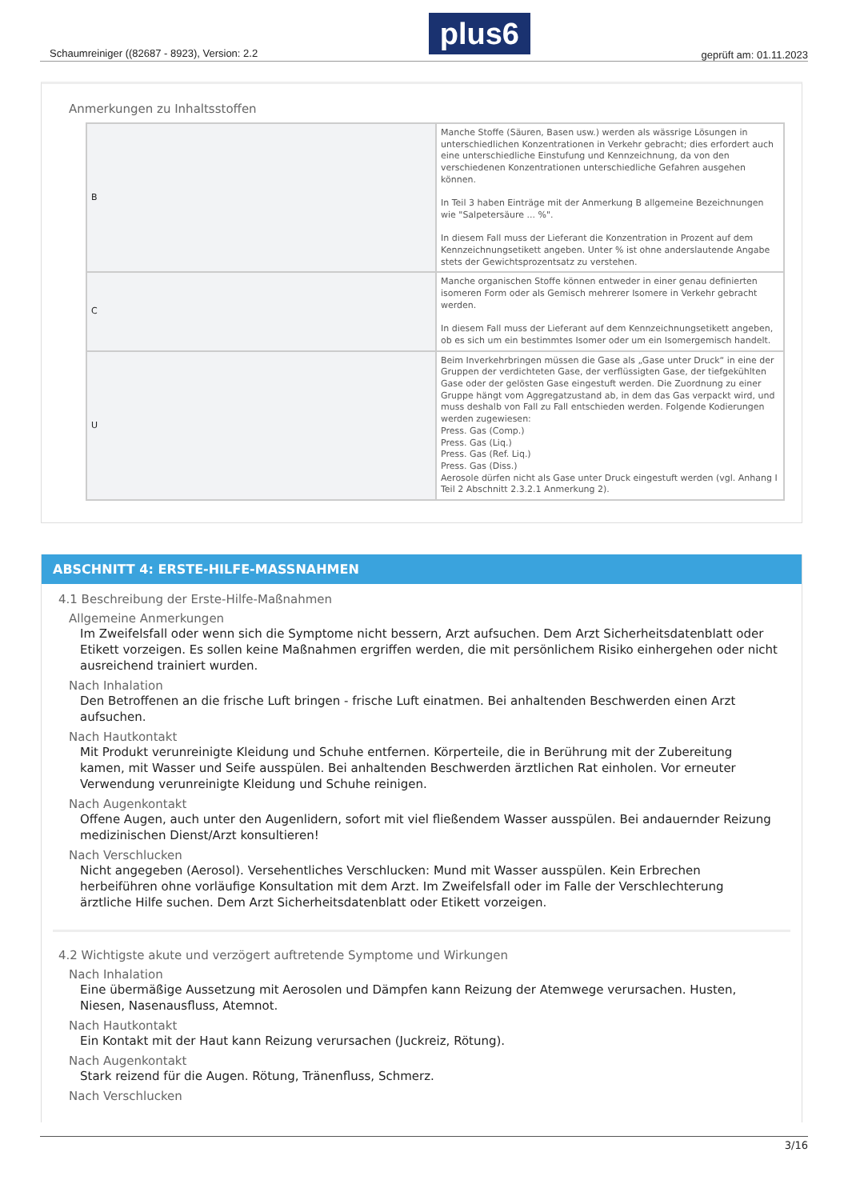Schaumreiniger ((82687 - 8923), Version: 2.2 plus6 geprüft am: 01.11.2023
Anmerkungen zu Inhaltsstoffen
| B | Manche Stoffe (Säuren, Basen usw.) werden als wässrige Lösungen in unterschiedlichen Konzentrationen in Verkehr gebracht; dies erfordert auch eine unterschiedliche Einstufung und Kennzeichnung, da von den verschiedenen Konzentrationen unterschiedliche Gefahren ausgehen können. In Teil 3 haben Einträge mit der Anmerkung B allgemeine Bezeichnungen wie "Salpetersäure ... %". In diesem Fall muss der Lieferant die Konzentration in Prozent auf dem Kennzeichnungsetikett angeben. Unter % ist ohne anderslautende Angabe stets der Gewichtsprozentsatz zu verstehen. |
| C | Manche organischen Stoffe können entweder in einer genau definierten isomeren Form oder als Gemisch mehrerer Isomere in Verkehr gebracht werden. In diesem Fall muss der Lieferant auf dem Kennzeichnungsetikett angeben, ob es sich um ein bestimmtes Isomer oder um ein Isomergemisch handelt. |
| U | Beim Inverkehrbringen müssen die Gase als „Gase unter Druck“ in eine der Gruppen der verdichteten Gase, der verflüssigten Gase, der tiefgekühlten Gase oder der gelösten Gase eingestuft werden. Die Zuordnung zu einer Gruppe hängt vom Aggregatzustand ab, in dem das Gas verpackt wird, und muss deshalb von Fall zu Fall entschieden werden. Folgende Kodierungen werden zugewiesen: Press. Gas (Comp.) Press. Gas (Liq.) Press. Gas (Ref. Liq.) Press. Gas (Diss.) Aerosole dürfen nicht als Gase unter Druck eingestuft werden (vgl. Anhang I Teil 2 Abschnitt 2.3.2.1 Anmerkung 2). |
ABSCHNITT 4: ERSTE-HILFE-MASSNAHMEN
4.1 Beschreibung der Erste-Hilfe-Maßnahmen
Allgemeine Anmerkungen
Im Zweifelsfall oder wenn sich die Symptome nicht bessern, Arzt aufsuchen. Dem Arzt Sicherheitsdatenblatt oder Etikett vorzeigen. Es sollen keine Maßnahmen ergriffen werden, die mit persönlichem Risiko einhergehen oder nicht ausreichend trainiert wurden.
Nach Inhalation
Den Betroffenen an die frische Luft bringen - frische Luft einatmen. Bei anhaltenden Beschwerden einen Arzt aufsuchen.
Nach Hautkontakt
Mit Produkt verunreinigte Kleidung und Schuhe entfernen. Körperteile, die in Berührung mit der Zubereitung kamen, mit Wasser und Seife ausspülen. Bei anhaltenden Beschwerden ärztlichen Rat einholen. Vor erneuter Verwendung verunreinigte Kleidung und Schuhe reinigen.
Nach Augenkontakt
Offene Augen, auch unter den Augenlidern, sofort mit viel fließendem Wasser ausspülen. Bei andauernder Reizung medizinischen Dienst/Arzt konsultieren!
Nach Verschlucken
Nicht angegeben (Aerosol). Versehentliches Verschlucken: Mund mit Wasser ausspülen. Kein Erbrechen herbeiführen ohne vorläufige Konsultation mit dem Arzt. Im Zweifelsfall oder im Falle der Verschlechterung ärztliche Hilfe suchen. Dem Arzt Sicherheitsdatenblatt oder Etikett vorzeigen.
4.2 Wichtigste akute und verzögert auftretende Symptome und Wirkungen
Nach Inhalation
Eine übermäßige Aussetzung mit Aerosolen und Dämpfen kann Reizung der Atemwege verursachen. Husten, Niesen, Nasenausfluss, Atemnot.
Nach Hautkontakt
Ein Kontakt mit der Haut kann Reizung verursachen (Juckreiz, Rötung).
Nach Augenkontakt
Stark reizend für die Augen. Rötung, Tränenfluss, Schmerz.
Nach Verschlucken
3/16